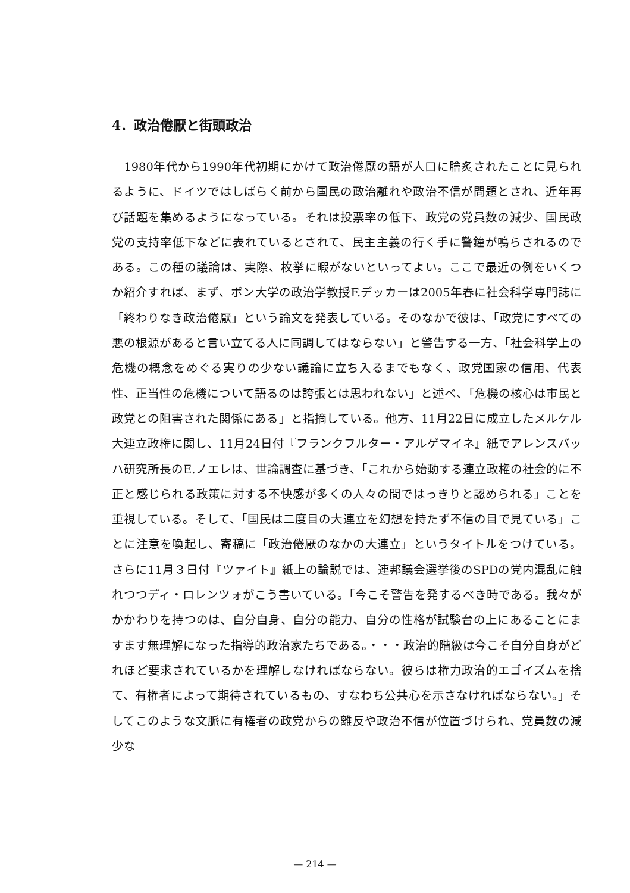4．政治倦厭と街頭政治
　1980年代から1990年代初期にかけて政治倦厭の語が人口に膾炙されたことに見られるように、ドイツではしばらく前から国民の政治離れや政治不信が問題とされ、近年再び話題を集めるようになっている。それは投票率の低下、政党の党員数の減少、国民政党の支持率低下などに表れているとされて、民主主義の行く手に警鐘が鳴らされるのである。この種の議論は、実際、枚挙に暇がないといってよい。ここで最近の例をいくつか紹介すれば、まず、ボン大学の政治学教授F.デッカーは2005年春に社会科学専門誌に「終わりなき政治倦厭」という論文を発表している。そのなかで彼は、「政党にすべての悪の根源があると言い立てる人に同調してはならない」と警告する一方、「社会科学上の危機の概念をめぐる実りの少ない議論に立ち入るまでもなく、政党国家の信用、代表性、正当性の危機について語るのは誇張とは思われない」と述べ、「危機の核心は市民と政党との阻害された関係にある」と指摘している。他方、11月22日に成立したメルケル大連立政権に関し、11月24日付『フランクフルター・アルゲマイネ』紙でアレンスバッハ研究所長のE.ノエレは、世論調査に基づき、「これから始動する連立政権の社会的に不正と感じられる政策に対する不快感が多くの人々の間ではっきりと認められる」ことを重視している。そして、「国民は二度目の大連立を幻想を持たず不信の目で見ている」ことに注意を喚起し、寄稿に「政治倦厭のなかの大連立」というタイトルをつけている。さらに11月３日付『ツァイト』紙上の論説では、連邦議会選挙後のSPDの党内混乱に触れつつディ・ロレンツォがこう書いている。「今こそ警告を発するべき時である。我々がかかわりを持つのは、自分自身、自分の能力、自分の性格が試験台の上にあることにますます無理解になった指導的政治家たちである。・・・政治的階級は今こそ自分自身がどれほど要求されているかを理解しなければならない。彼らは権力政治的エゴイズムを捨て、有権者によって期待されているもの、すなわち公共心を示さなければならない。」そしてこのような文脈に有権者の政党からの離反や政治不信が位置づけられ、党員数の減少な
— 214 —